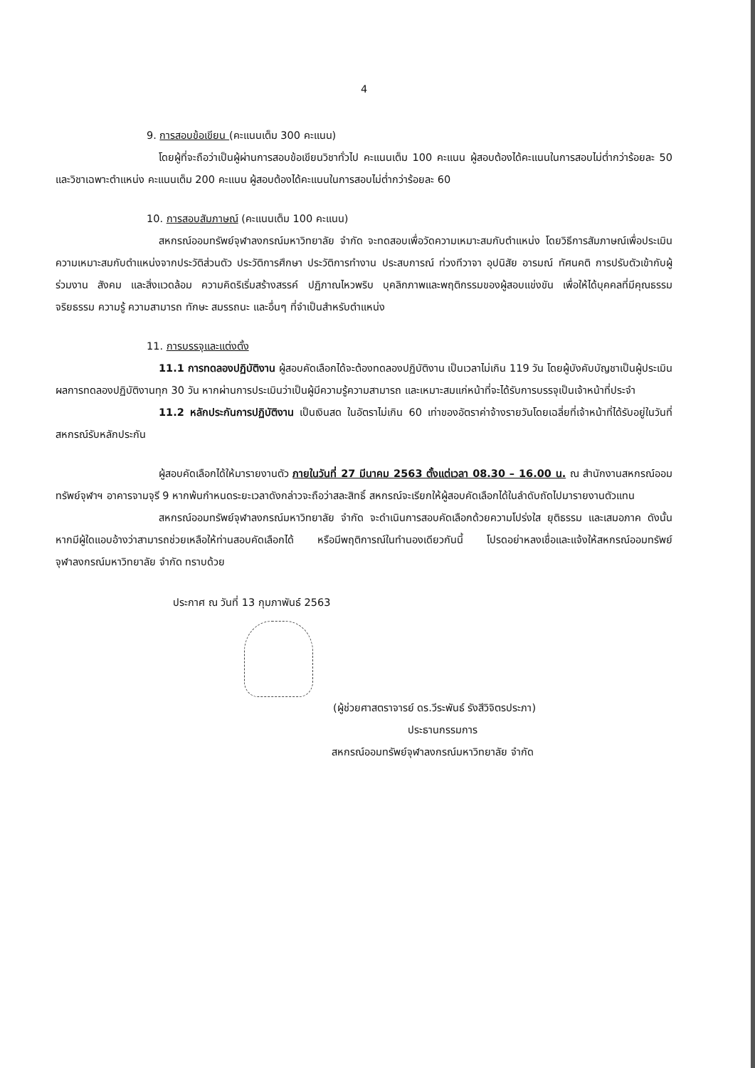4
9. การสอบข้อเขียน (คะแนนเต็ม 300 คะแนน)
โดยผู้ที่จะถือว่าเป็นผู้ผ่านการสอบข้อเขียนวิชาทั่วไป คะแนนเต็ม 100 คะแนน ผู้สอบต้องได้คะแนนในการสอบไม่ต่ำกว่าร้อยละ 50 และวิชาเฉพาะตำแหน่ง คะแนนเต็ม 200 คะแนน ผู้สอบต้องได้คะแนนในการสอบไม่ต่ำกว่าร้อยละ 60
10. การสอบสัมภาษณ์ (คะแนนเต็ม 100 คะแนน)
สหกรณ์ออมทรัพย์จุฬาลงกรณ์มหาวิทยาลัย จำกัด จะทดสอบเพื่อวัดความเหมาะสมกับตำแหน่ง โดยวิธีการสัมภาษณ์เพื่อประเมินความเหมาะสมกับตำแหน่งจากประวัติส่วนตัว ประวัติการศึกษา ประวัติการทำงาน ประสบการณ์ ท่วงทีวาจา อุปนิสัย อารมณ์ ทัศนคติ การปรับตัวเข้ากับผู้ร่วมงาน สังคม และสิ่งแวดล้อม ความคิดริเริ่มสร้างสรรค์ ปฏิภาณไหวพริบ บุคลิกภาพและพฤติกรรมของผู้สอบแข่งขัน เพื่อให้ได้บุคคลที่มีคุณธรรม จริยธรรม ความรู้ ความสามารถ ทักษะ สมรรถนะ และอื่นๆ ที่จำเป็นสำหรับตำแหน่ง
11. การบรรจุและแต่งตั้ง
11.1 การทดลองปฏิบัติงาน ผู้สอบคัดเลือกได้จะต้องทดลองปฏิบัติงาน เป็นเวลาไม่เกิน 119 วัน โดยผู้บังคับบัญชาเป็นผู้ประเมินผลการทดลองปฏิบัติงานทุก 30 วัน หากผ่านการประเมินว่าเป็นผู้มีความรู้ความสามารถ และเหมาะสมแก่หน้าที่จะได้รับการบรรจุเป็นเจ้าหน้าที่ประจำ
11.2 หลักประกันการปฏิบัติงาน เป็นเงินสด ในอัตราไม่เกิน 60 เท่าของอัตราค่าจ้างรายวันโดยเฉลี่ยที่เจ้าหน้าที่ได้รับอยู่ในวันที่สหกรณ์รับหลักประกัน
ผู้สอบคัดเลือกได้ให้มารายงานตัว ภายในวันที่ 27 มีนาคม 2563 ตั้งแต่เวลา 08.30 – 16.00 น. ณ สำนักงานสหกรณ์ออมทรัพย์จุฬาฯ อาคารจามจุรี 9 หากพ้นกำหนดระยะเวลาดังกล่าวจะถือว่าสละสิทธิ์ สหกรณ์จะเรียกให้ผู้สอบคัดเลือกได้ในลำดับถัดไปมารายงานตัวแทน
สหกรณ์ออมทรัพย์จุฬาลงกรณ์มหาวิทยาลัย จำกัด จะดำเนินการสอบคัดเลือกด้วยความโปร่งใส ยุติธรรม และเสมอภาค ดังนั้น หากมีผู้ใดแอบอ้างว่าสามารถช่วยเหลือให้ท่านสอบคัดเลือกได้ หรือมีพฤติการณ์ในทำนองเดียวกันนี้ โปรดอย่าหลงเชื่อและแจ้งให้สหกรณ์ออมทรัพย์จุฬาลงกรณ์มหาวิทยาลัย จำกัด ทราบด้วย
ประกาศ ณ วันที่ 13 กุมภาพันธ์ 2563
(ผู้ช่วยศาสตราจารย์ ดร.วีระพันธ์ รังสีวิจิตรประภา)
ประธานกรรมการ
สหกรณ์ออมทรัพย์จุฬาลงกรณ์มหาวิทยาลัย จำกัด